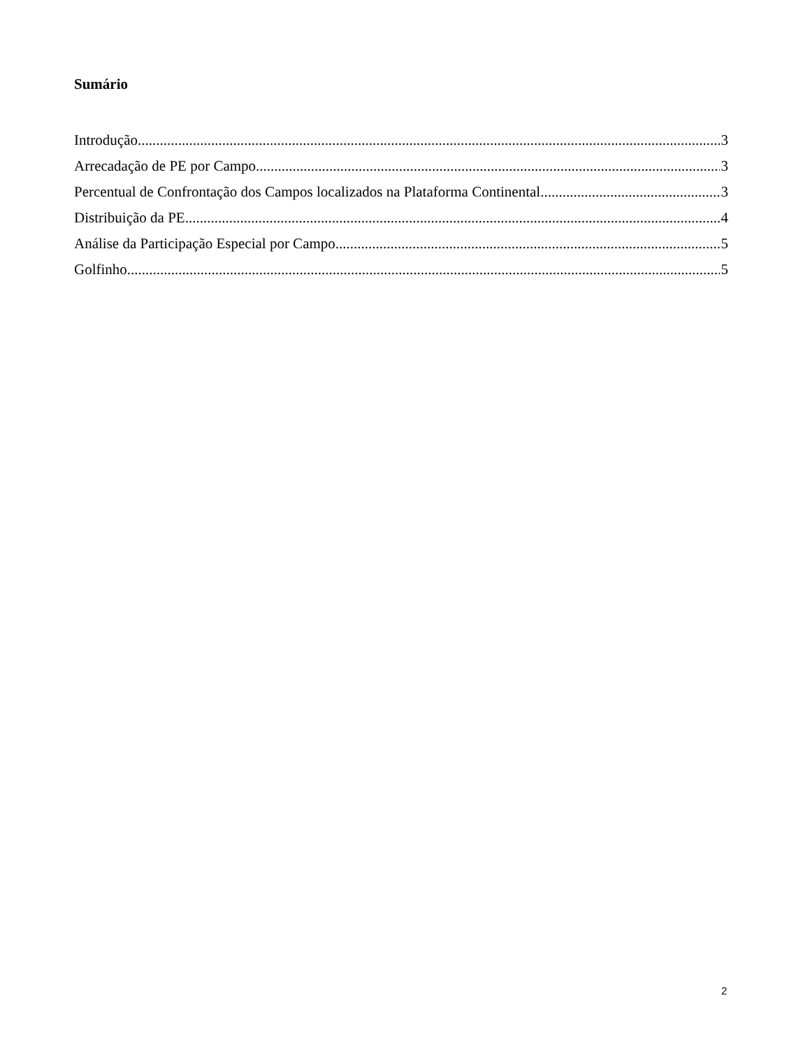Sumário
Introdução 3
Arrecadação de PE por Campo 3
Percentual de Confrontação dos Campos localizados na Plataforma Continental 3
Distribuição da PE 4
Análise da Participação Especial por Campo 5
Golfinho 5
2